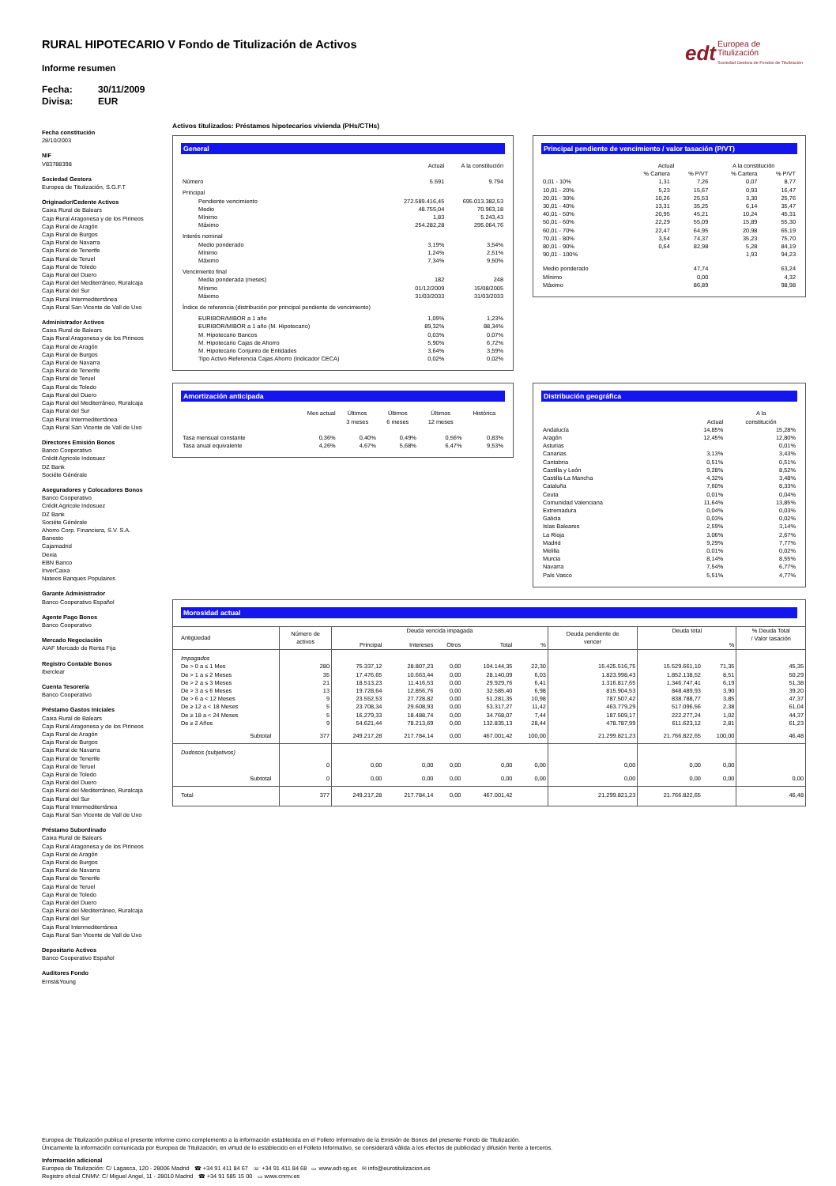edt Europea de
Titulización
Sociedad Gestora de Fondos de Titulización
RURAL HIPOTECARIO V Fondo de Titulización de Activos
Informe resumen
Fecha: 30/11/2009
Divisa: EUR
Fecha constitución
28/10/2003
NIF
V83788398
Sociedad Gestora
Europea de Titulización, S.G.F.T
Originador/Cedente Activos
Caixa Rural de Balears
Caja Rural Aragonesa y de los Pirineos
Caja Rural de Aragón
Caja Rural de Burgos
Caja Rural de Navarra
Caja Rural de Tenerife
Caja Rural de Teruel
Caja Rural de Toledo
Caja Rural del Duero
Caja Rural del Mediterráneo, Ruralcaja
Caja Rural del Sur
Caja Rural Intermediterránea
Caja Rural San Vicente de Vall de Uxo
Administrador Activos
Caixa Rural de Balears
Caja Rural Aragonesa y de los Pirineos
Caja Rural de Aragón
Caja Rural de Burgos
Caja Rural de Navarra
Caja Rural de Tenerife
Caja Rural de Teruel
Caja Rural de Toledo
Caja Rural del Duero
Caja Rural del Mediterráneo, Ruralcaja
Caja Rural del Sur
Caja Rural Intermediterránea
Caja Rural San Vicente de Vall de Uxo
Directores Emisión Bonos
Banco Cooperativo
Crédit Agricole Indosuez
DZ Bank
Sociéte Générale
Aseguradores y Colocadores Bonos
Banco Cooperativo
Crédit Agricole Indosuez
DZ Bank
Sociéte Générale
Ahorro Corp. Financiera, S.V. S.A.
Banesto
Cajamadrid
Dexia
EBN Banco
InverCaixa
Natexis Banques Populaires
Garante Administrador
Banco Cooperativo Español
Agente Pago Bonos
Banco Cooperativo
Mercado Negociación
AIAF Mercado de Renta Fija
Registro Contable Bonos
Iberclear
Cuenta Tesorería
Banco Cooperativo
Préstamo Gastos Iniciales
Caixa Rural de Balears
Caja Rural Aragonesa y de los Pirineos
Caja Rural de Aragón
Caja Rural de Burgos
Caja Rural de Navarra
Caja Rural de Tenerife
Caja Rural de Teruel
Caja Rural de Toledo
Caja Rural del Duero
Caja Rural del Mediterráneo, Ruralcaja
Caja Rural del Sur
Caja Rural Intermediterránea
Caja Rural San Vicente de Vall de Uxo
Préstamo Subordinado
Caixa Rural de Balears
Caja Rural Aragonesa y de los Pirineos
Caja Rural de Aragón
Caja Rural de Burgos
Caja Rural de Navarra
Caja Rural de Tenerife
Caja Rural de Teruel
Caja Rural de Toledo
Caja Rural del Duero
Caja Rural del Mediterráneo, Ruralcaja
Caja Rural del Sur
Caja Rural Intermediterránea
Caja Rural San Vicente de Vall de Uxo
Depositario Activos
Banco Cooperativo Español
Auditores Fondo
Ernst&Young
Activos titulizados: Préstamos hipotecarios vivienda (PHs/CTHs)
General
| | Actual | A la constitución |
| Número | 5.591 | 9.794 |
| Principal | | |
| Pendiente vencimiento | 272.589.416,45 | 695.013.382,53 |
| Medio | 48.755,04 | 70.963,18 |
| Mínimo | 1,83 | 5.243,43 |
| Máximo | 254.282,28 | 295.064,76 |
| Interés nominal | | |
| Medio ponderado | 3,19% | 3,54% |
| Mínimo | 1,24% | 2,51% |
| Máximo | 7,34% | 9,50% |
| Vencimiento final | | |
| Media ponderada (meses) | 182 | 248 |
| Mínimo | 01/12/2009 | 15/08/2005 |
| Máximo | 31/03/2033 | 31/03/2033 |
| Índice de referencia (distribución por principal pendiente de vencimiento) | | |
| EURIBOR/MIBOR a 1 año | 1,09% | 1,23% |
| EURIBOR/MIBOR a 1 año (M. Hipotecario) | 89,32% | 88,34% |
| M. Hipotecario Bancos | 0,03% | 0,07% |
| M. Hipotecario Cajas de Ahorro | 5,90% | 6,72% |
| M. Hipotecario Conjunto de Entidades | 3,64% | 3,59% |
| Tipo Activo Referencia Cajas Ahorro (Indicador CECA) | 0,02% | 0,02% |
Principal pendiente de vencimiento / valor tasación (P/VT)
| | Actual | | A la constitución | |
| | % Cartera | % P/VT | % Cartera | % P/VT |
| 0,01 - 10% | 1,31 | 7,26 | 0,07 | 8,77 |
| 10,01 - 20% | 5,23 | 15,67 | 0,93 | 16,47 |
| 20,01 - 30% | 10,26 | 25,53 | 3,30 | 25,76 |
| 30,01 - 40% | 13,31 | 35,25 | 6,14 | 35,47 |
| 40,01 - 50% | 20,95 | 45,21 | 10,24 | 45,31 |
| 50,01 - 60% | 22,29 | 55,09 | 15,89 | 55,30 |
| 60,01 - 70% | 22,47 | 64,95 | 20,98 | 65,19 |
| 70,01 - 80% | 3,54 | 74,37 | 35,23 | 75,70 |
| 80,01 - 90% | 0,64 | 82,98 | 5,28 | 84,19 |
| 90,01 - 100% | | | 1,93 | 94,23 |
| Medio ponderado | | 47,74 | | 63,24 |
| Mínimo | | 0,00 | | 4,32 |
| Máximo | | 86,89 | | 98,98 |
Amortización anticipada
| | Mes actual | Últimos 3 meses | Últimos 6 meses | Últimos 12 meses | Histórica |
| Tasa mensual constante | 0,36% | 0,40% | 0,49% | 0,56% | 0,83% |
| Tasa anual equivalente | 4,26% | 4,67% | 5,68% | 6,47% | 9,53% |
Distribución geográfica
| | Actual | A la constitución |
| Andalucía | 14,85% | 15,28% |
| Aragón | 12,45% | 12,80% |
| Asturias | | 0,01% |
| Canarias | 3,13% | 3,43% |
| Cantabria | 0,51% | 0,51% |
| Castilla y León | 9,28% | 8,52% |
| Castilla-La Mancha | 4,32% | 3,48% |
| Cataluña | 7,60% | 8,33% |
| Ceuta | 0,01% | 0,04% |
| Comunidad Valenciana | 11,64% | 13,85% |
| Extremadura | 0,04% | 0,03% |
| Galicia | 0,03% | 0,02% |
| Islas Baleares | 2,59% | 3,14% |
| La Rioja | 3,06% | 2,67% |
| Madrid | 9,29% | 7,77% |
| Melilla | 0,01% | 0,02% |
| Murcia | 8,14% | 8,55% |
| Navarra | 7,54% | 6,77% |
| País Vasco | 5,51% | 4,77% |
Morosidad actual
| Antigüedad | Número de activos | Deuda vencida impagada | | | | | Deuda pendiente de vencer | Deuda total | | % Deuda Total / Valor tasación |
| | | Principal | Intereses | Otros | Total | % | | | % | |
| Impagados | | | | | | | | | | |
| De > 0 a ≤ 1 Mes | 280 | 75.337,12 | 28.807,23 | 0,00 | 104.144,35 | 22,30 | 15.425.516,75 | 15.529.661,10 | 71,35 | 45,35 |
| De > 1 a ≤ 2 Meses | 35 | 17.476,65 | 10.663,44 | 0,00 | 28.140,09 | 6,03 | 1.823.998,43 | 1.852.138,52 | 8,51 | 50,29 |
| De > 2 a ≤ 3 Meses | 21 | 18.513,23 | 11.416,53 | 0,00 | 29.929,76 | 6,41 | 1.316.817,65 | 1.346.747,41 | 6,19 | 51,38 |
| De > 3 a ≤ 6 Meses | 13 | 19.728,64 | 12.856,76 | 0,00 | 32.585,40 | 6,98 | 815.904,53 | 848.489,93 | 3,90 | 39,20 |
| De > 6 a < 12 Meses | 9 | 23.552,53 | 27.728,82 | 0,00 | 51.281,35 | 10,98 | 787.507,42 | 838.788,77 | 3,85 | 47,37 |
| De ≥ 12 a < 18 Meses | 5 | 23.708,34 | 29.608,93 | 0,00 | 53.317,27 | 11,42 | 463.779,29 | 517.096,56 | 2,38 | 61,04 |
| De ≥ 18 a < 24 Meses | 5 | 16.279,33 | 18.488,74 | 0,00 | 34.768,07 | 7,44 | 187.509,17 | 222.277,24 | 1,02 | 44,37 |
| De ≥ 2 Años | 9 | 54.621,44 | 78.213,69 | 0,00 | 132.835,13 | 28,44 | 478.787,99 | 611.623,12 | 2,81 | 61,23 |
| Subtotal | 377 | 249.217,28 | 217.784,14 | 0,00 | 467.001,42 | 100,00 | 21.299.821,23 | 21.766.822,65 | 100,00 | 46,48 |
| Dudosos (subjetivos) | | | | | | | | | | |
| | 0 | 0,00 | 0,00 | 0,00 | 0,00 | 0,00 | 0,00 | 0,00 | 0,00 | |
| Subtotal | 0 | 0,00 | 0,00 | 0,00 | 0,00 | 0,00 | 0,00 | 0,00 | 0,00 | 0,00 |
| Total | 377 | 249.217,28 | 217.784,14 | 0,00 | 467.001,42 | | 21.299.821,23 | 21.766.822,65 | | 46,48 |
Europea de Titulización publica el presente informe como complemento a la información establecida en el Folleto Informativo de la Emisión de Bonos del presente Fondo de Titulización.
Únicamente la información comunicada por Europea de Titulización, en virtud de lo establecido en el Folleto Informativo, se considerará válida a los efectos de publicidad y difusión frente a terceros.
Información adicional
Europea de Titulización: C/ Lagasca, 120 - 28006 Madrid ☎ +34 91 411 84 67 ☏ +34 91 411 84 68 ▭ www.edt-sg.es ✉ info@eurotitulizacion.es
Registro oficial CNMV: C/ Miguel Angel, 11 - 28010 Madrid ☎ +34 91 585 15 00 ▭ www.cnmv.es